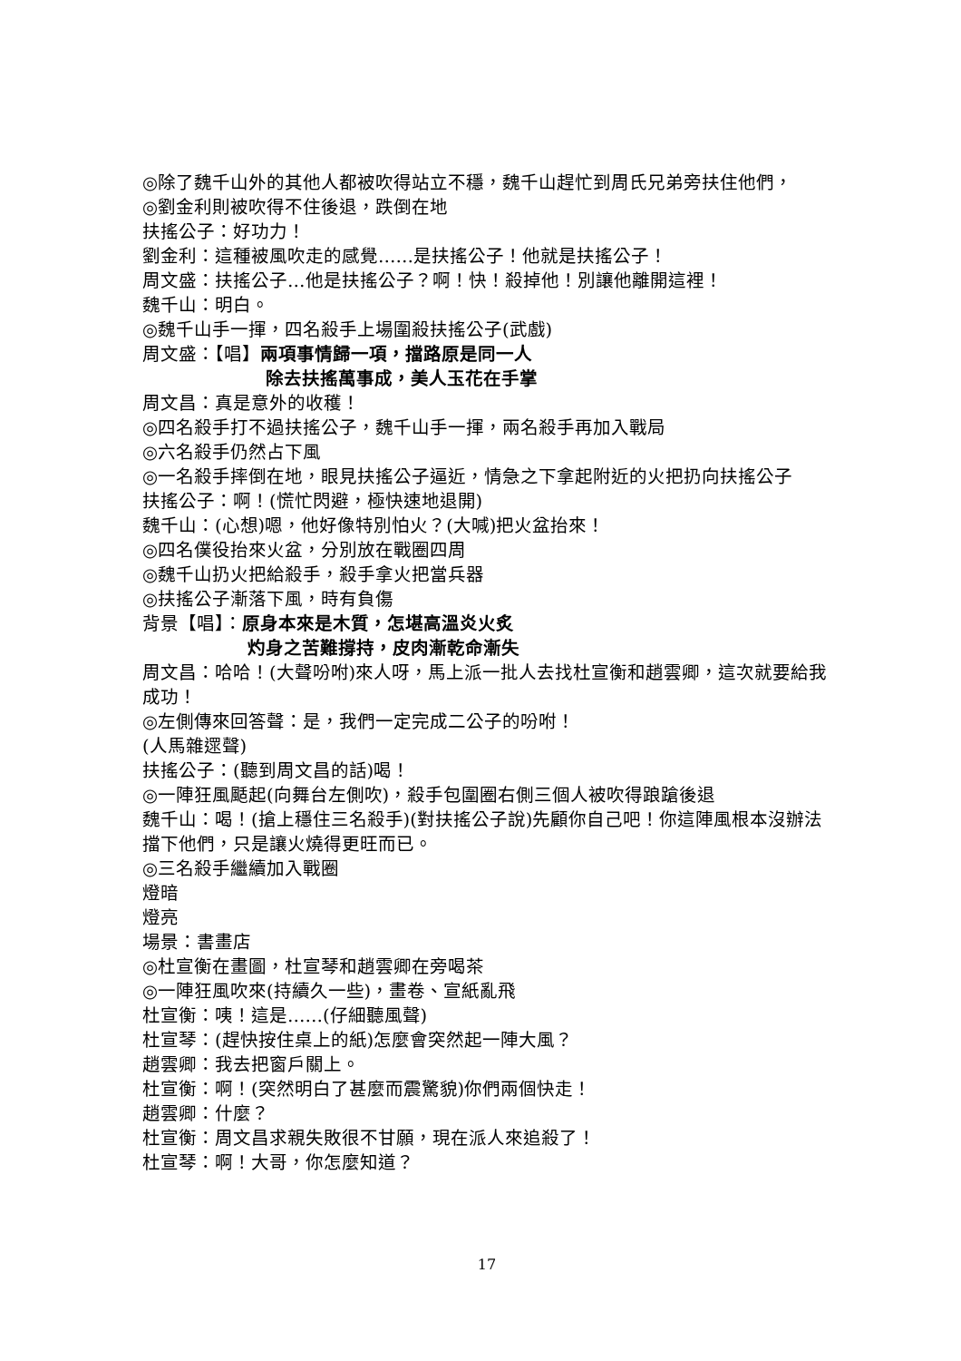◎除了魏千山外的其他人都被吹得站立不穩，魏千山趕忙到周氏兄弟旁扶住他們，
◎劉金利則被吹得不住後退，跌倒在地
扶搖公子：好功力！
劉金利：這種被風吹走的感覺……是扶搖公子！他就是扶搖公子！
周文盛：扶搖公子…他是扶搖公子？啊！快！殺掉他！別讓他離開這裡！
魏千山：明白。
◎魏千山手一揮，四名殺手上場圍殺扶搖公子(武戲)
周文盛：【唱】兩項事情歸一項，擋路原是同一人
除去扶搖萬事成，美人玉花在手掌
周文昌：真是意外的收穫！
◎四名殺手打不過扶搖公子，魏千山手一揮，兩名殺手再加入戰局
◎六名殺手仍然占下風
◎一名殺手摔倒在地，眼見扶搖公子逼近，情急之下拿起附近的火把扔向扶搖公子
扶搖公子：啊！(慌忙閃避，極快速地退開)
魏千山：(心想)嗯，他好像特別怕火？(大喊)把火盆抬來！
◎四名僕役抬來火盆，分別放在戰圈四周
◎魏千山扔火把給殺手，殺手拿火把當兵器
◎扶搖公子漸落下風，時有負傷
背景【唱】：原身本來是木質，怎堪高溫炎火炙
灼身之苦難撐持，皮肉漸乾命漸失
周文昌：哈哈！(大聲吩咐)來人呀，馬上派一批人去找杜宣衡和趙雲卿，這次就要給我成功！
◎左側傳來回答聲：是，我們一定完成二公子的吩咐！
(人馬雜遝聲)
扶搖公子：(聽到周文昌的話)喝！
◎一陣狂風颳起(向舞台左側吹)，殺手包圍圈右側三個人被吹得踉蹌後退
魏千山：喝！(搶上穩住三名殺手)(對扶搖公子說)先顧你自己吧！你這陣風根本沒辦法擋下他們，只是讓火燒得更旺而已。
◎三名殺手繼續加入戰圈
燈暗
燈亮
場景：書畫店
◎杜宣衡在畫圖，杜宣琴和趙雲卿在旁喝茶
◎一陣狂風吹來(持續久一些)，畫卷、宣紙亂飛
杜宣衡：咦！這是……(仔細聽風聲)
杜宣琴：(趕快按住桌上的紙)怎麼會突然起一陣大風？
趙雲卿：我去把窗戶關上。
杜宣衡：啊！(突然明白了甚麼而震驚貌)你們兩個快走！
趙雲卿：什麼？
杜宣衡：周文昌求親失敗很不甘願，現在派人來追殺了！
杜宣琴：啊！大哥，你怎麼知道？
17